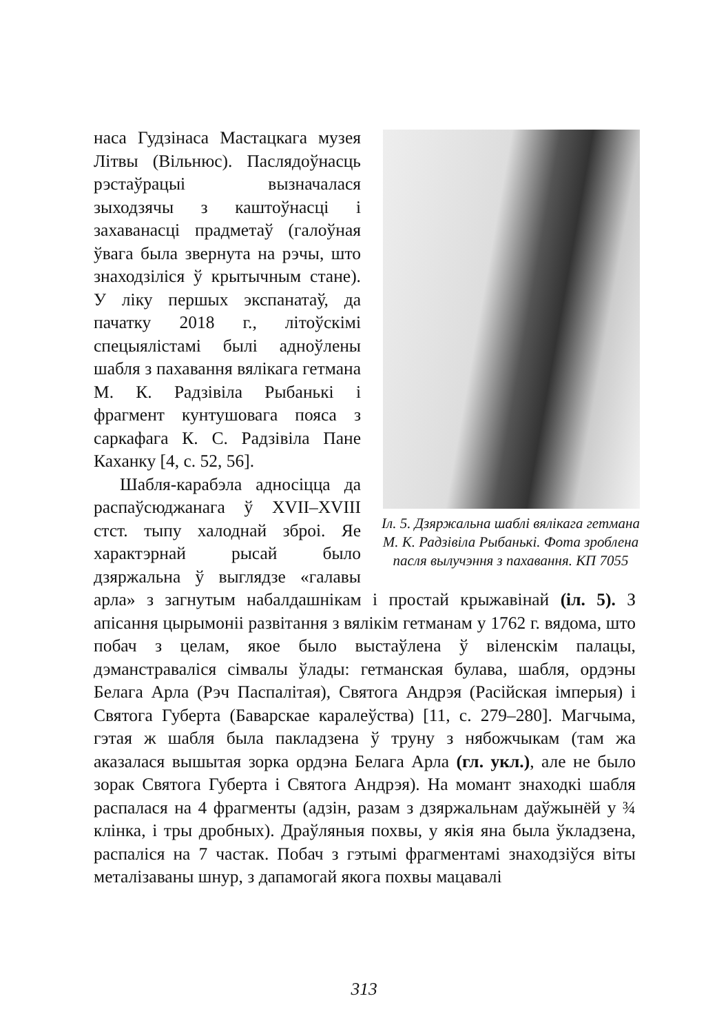Іл. 5. Дзяржальна шаблі вялікага гетмана М. К. Радзівіла Рыбанькі. Фота зроблена пасля вылучэння з пахавання. КП 7055
наса Гудзінаса Мастацкага музея Літвы (Вільнюс). Пасля­доўнасць рэстаўрацыі вызна­чалася зыходзячы з каштоў­насці і захаванасці прадметаў (галоўная ўвага была звернута на рэчы, што знаходзіліся ў кры­тычным стане). У ліку першых экспанатаў, да пачатку 2018 г., літоўскімі спецыялістамі былі адноўлены шабля з пахавання вялікага гетмана М. К. Радзівіла Рыбанькі і фрагмент кунтушова­га пояса з саркафага К. С. Радзі­віла Пане Каханку [4, с. 52, 56].
Шабля-карабэла адносіцца да распаўсюджанага ў XVII–XVIII стст. тыпу халоднай зброі. Яе характэрнай рысай было дзяржальна ў выглядзе «галавы арла» з загнутым набалдашнікам і простай крыжавінай (іл. 5). З апісання цырымоніі развітання з вялікім гетманам у 1762 г. вядома, што побач з целам, якое было выстаўлена ў віленскім палацы, дэманстраваліся сімвалы ўлады: гетманская булава, шабля, ордэны Белага Арла (Рэч Паспалітая), Святога Андрэя (Расійская імперыя) і Святога Губерта (Баварскае каралеўства) [11, с. 279–280]. Магчыма, гэтая ж шабля была пакладзена ў труну з нябожчыкам (там жа аказалася вышытая зорка ордэна Белага Арла (гл. укл.), але не было зорак Святога Губерта і Святога Андрэя). На момант знаходкі шабля распалася на 4 фрагменты (адзін, разам з дзяржальнам даўжынёй у ¾ клінка, і тры дробных). Драўляныя похвы, у якія яна была ўкладзена, распаліся на 7 частак. Побач з гэтымі фрагментамі знаходзіўся віты металізаваны шнур, з дапамогай якога похвы мацавалі
313